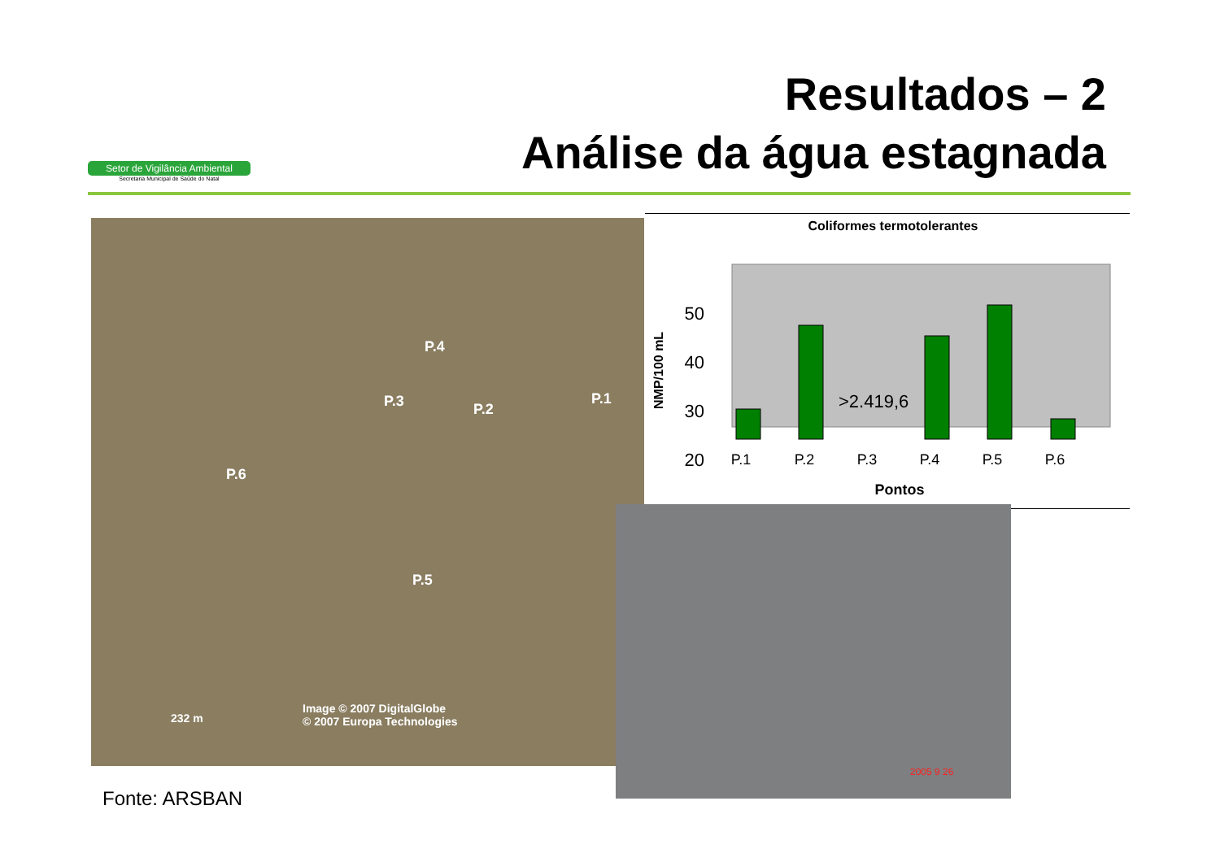Setor de Vigilância Ambiental
Secretaria Municipal de Saúde do Natal
Resultados – 2
Análise da água estagnada
P.4
P.3 P.2
P.1
P.6
P.5
232 m
Image © 2007 DigitalGlobe
© 2007 Europa Technologies
Coliformes termotolerantes
50
40
30
20
>2.419,6
P.1
P.2
P.3
P.4
P.5
P.6
Pontos
NMP/100 mL
2005 9 26
Fonte: ARSBAN